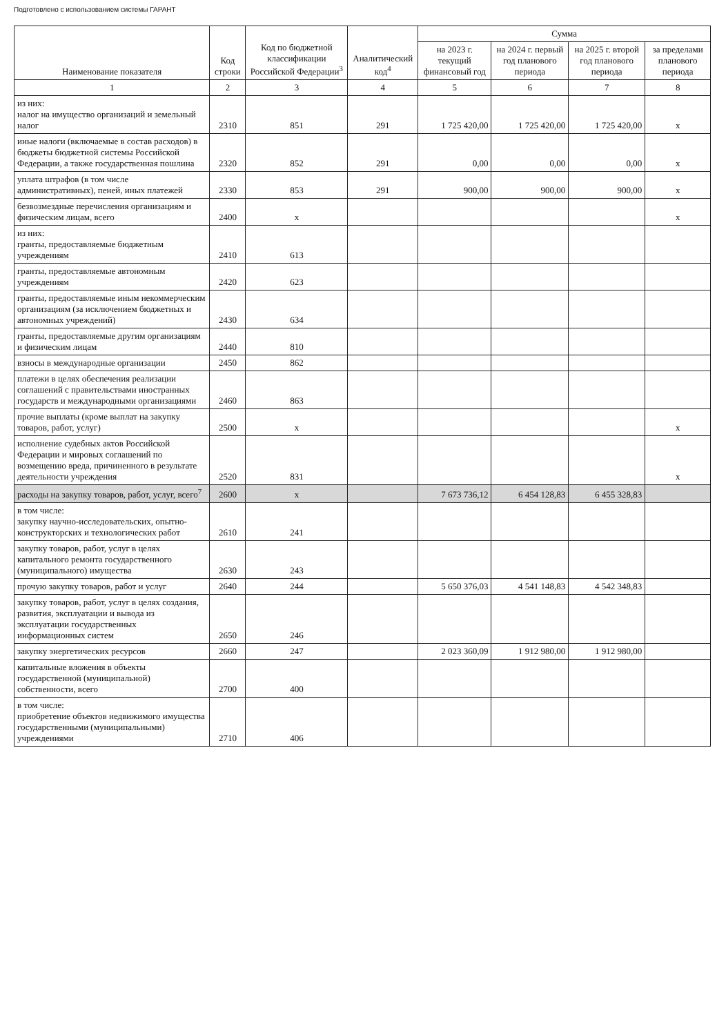Подготовлено с использованием системы ГАРАНТ
| Наименование показателя | Код строки | Код по бюджетной классификации Российской Федерации<sup>3</sup> | Аналитический код<sup>4</sup> | Сумма | | | |
| --- | --- | --- | --- | --- | --- | --- | --- |
| | | | | на 2023 г. текущий финансовый год | на 2024 г. первый год планового периода | на 2025 г. второй год планового периода | за пределами планового периода |
| 1 | 2 | 3 | 4 | 5 | 6 | 7 | 8 |
| из них: налог на имущество организаций и земельный налог | 2310 | 851 | 291 | 1 725 420,00 | 1 725 420,00 | 1 725 420,00 | x |
| иные налоги (включаемые в состав расходов) в бюджеты бюджетной системы Российской Федерации, а также государственная пошлина | 2320 | 852 | 291 | 0,00 | 0,00 | 0,00 | x |
| уплата штрафов (в том числе административных), пеней, иных платежей | 2330 | 853 | 291 | 900,00 | 900,00 | 900,00 | x |
| безвозмездные перечисления организациям и физическим лицам, всего | 2400 | x | | | | | x |
| из них: гранты, предоставляемые бюджетным учреждениям | 2410 | 613 | | | | | |
| гранты, предоставляемые автономным учреждениям | 2420 | 623 | | | | | |
| гранты, предоставляемые иным некоммерческим организациям (за исключением бюджетных и автономных учреждений) | 2430 | 634 | | | | | |
| гранты, предоставляемые другим организациям и физическим лицам | 2440 | 810 | | | | | |
| взносы в международные организации | 2450 | 862 | | | | | |
| платежи в целях обеспечения реализации соглашений с правительствами иностранных государств и международными организациями | 2460 | 863 | | | | | |
| прочие выплаты (кроме выплат на закупку товаров, работ, услуг) | 2500 | x | | | | | x |
| исполнение судебных актов Российской Федерации и мировых соглашений по возмещению вреда, причиненного в результате деятельности учреждения | 2520 | 831 | | | | | x |
| расходы на закупку товаров, работ, услуг, всего<sup>7</sup> | 2600 | x | | 7 673 736,12 | 6 454 128,83 | 6 455 328,83 | |
| в том числе: закупку научно-исследовательских, опытно-конструкторских и технологических работ | 2610 | 241 | | | | | |
| закупку товаров, работ, услуг в целях капитального ремонта государственного (муниципального) имущества | 2630 | 243 | | | | | |
| прочую закупку товаров, работ и услуг | 2640 | 244 | | 5 650 376,03 | 4 541 148,83 | 4 542 348,83 | |
| закупку товаров, работ, услуг в целях создания, развития, эксплуатации и вывода из эксплуатации государственных информационных систем | 2650 | 246 | | | | | |
| закупку энергетических ресурсов | 2660 | 247 | | 2 023 360,09 | 1 912 980,00 | 1 912 980,00 | |
| капитальные вложения в объекты государственной (муниципальной) собственности, всего | 2700 | 400 | | | | | |
| в том числе: приобретение объектов недвижимого имущества государственными (муниципальными) учреждениями | 2710 | 406 | | | | | |